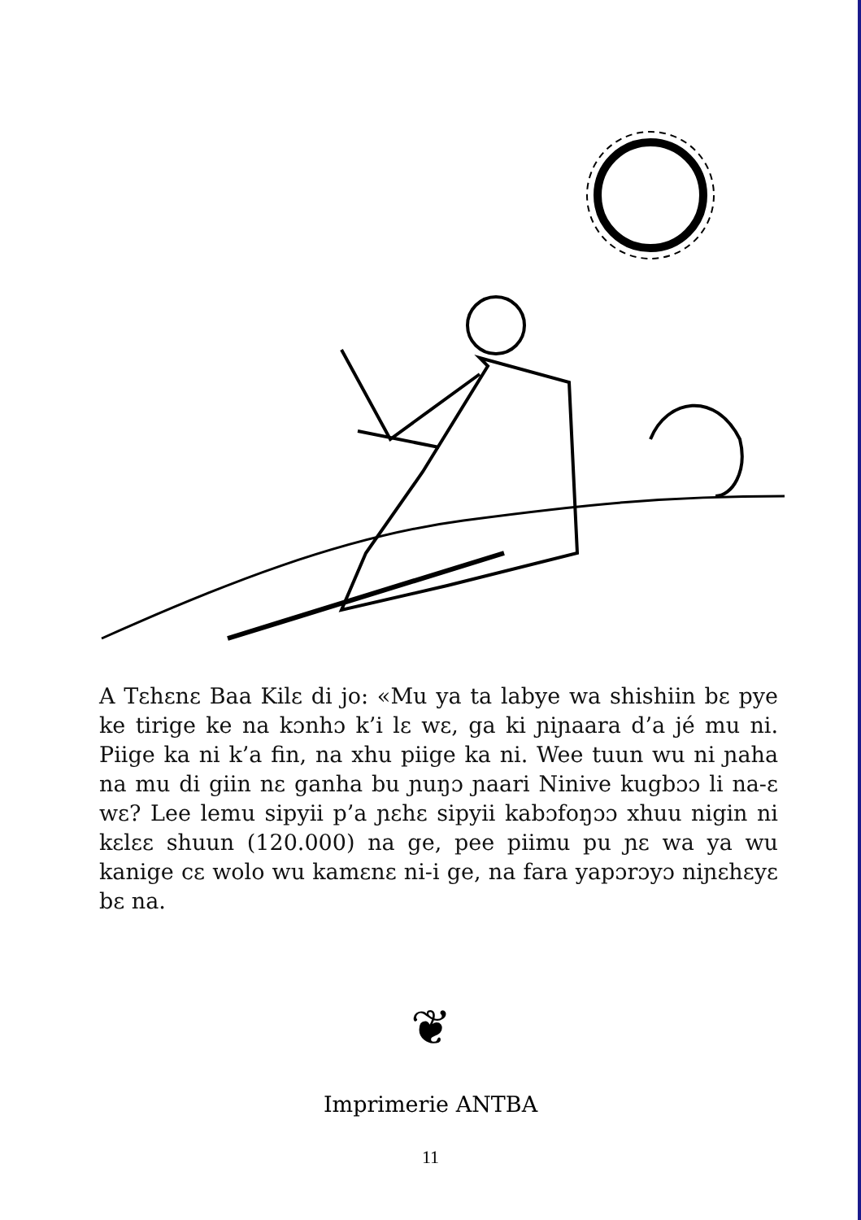A Tɛhɛnɛ Baa Kilɛ di jo: «Mu ya ta labye wa shishiin bɛ pye ke tirige ke na kɔnhɔ k’i lɛ wɛ, ga ki ɲiɲaara d’a jé mu ni. Piige ka ni k’a fin, na xhu piige ka ni. Wee tuun wu ni ɲaha na mu di giin nɛ ganha bu ɲuŋɔ ɲaari Ninive kugbɔɔ li na-ɛ wɛ? Lee lemu sipyii p’a ɲɛhɛ sipyii kabɔfoŋɔɔ xhuu nigin ni kɛlɛɛ shuun (120.000) na ge, pee piimu pu ɲɛ wa ya wu kanige cɛ wolo wu kamɛnɛ ni-i ge, na fara yapɔrɔyɔ niɲɛhɛyɛ bɛ na.
❦
Imprimerie ANTBA
11